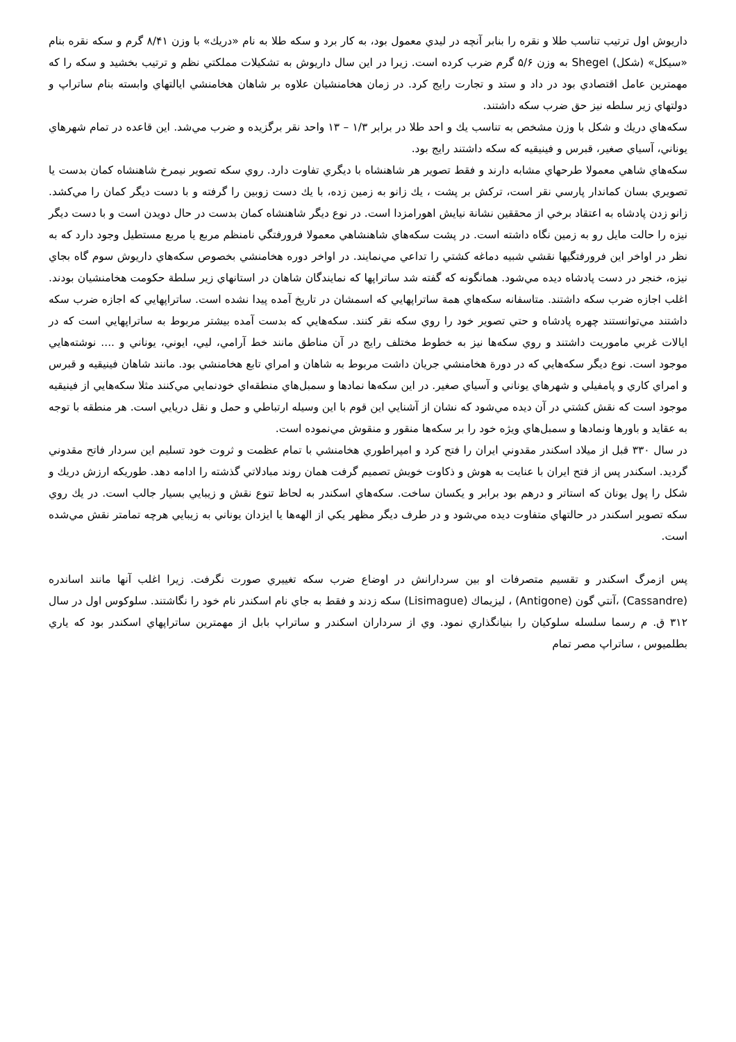داريوش اول ترتيب تناسب طلا و نقره را بنابر آنچه در ليدي معمول بود، به كار برد و سكه طلا به نام «دريك» با وزن ۸/۴۱ گرم و سكه نقره بنام «سيكل» (شكل) Shegel به وزن ۵/۶ گرم ضرب كرده است. زيرا در اين سال داريوش به تشكيلات مملكتي نظم و ترتيب بخشيد و سكه را كه مهمترين عامل اقتصادي بود در داد و ستد و تجارت رايج كرد. در زمان هخامنشيان علاوه بر شاهان هخامنشي ايالتهاي وابسته بنام ساتراپ و دولتهاي زير سلطه نيز حق ضرب سكه داشتند.
سكه‌هاي دريك و شكل با وزن مشخص به تناسب يك و احد طلا در برابر ۱/۳ – ۱۳ واحد نقر برگزيده و ضرب مي‌شد. اين قاعده در تمام شهرهاي يوناني، آسياي صغير، قبرس و فينيقيه كه سكه داشتند رايج بود.
سكه‌هاي شاهي معمولا طرحهاي مشابه دارند و فقط تصوير هر شاهنشاه با ديگري تفاوت دارد. روي سكه تصوير نيمرخ شاهنشاه كمان بدست يا تصويري بسان كماندار پارسي نقر است، تركش بر پشت ، يك زانو به زمين زده، با يك دست زوبين را گرفته و با دست ديگر كمان را مي‌كشد. زانو زدن پادشاه به اعتقاد برخي از محققين نشانة نيايش اهورامزدا است. در نوع ديگر شاهنشاه كمان بدست در حال دويدن است و با دست ديگر نيزه را حالت مايل رو به زمين نگاه داشته است. در پشت سكه‌هاي شاهنشاهي معمولا فرورفتگي نامنظم مربع يا مربع مستطيل وجود دارد كه به نظر در اواخر اين فرورفتگيها نقشي شبيه دماغه كشتي را تداعي مي‌نمايند. در اواخر دوره هخامنشي بخصوص سكه‌هاي داريوش سوم گاه بجاي نيزه، خنجر در دست پادشاه ديده مي‌شود. همانگونه كه گفته شد ساتراپها كه نمايندگان شاهان در استانهاي زير سلطة حكومت هخامنشيان بودند. اغلب اجازه ضرب سكه داشتند. متاسفانه سكه‌هاي همة ساتراپهايي كه اسمشان در تاريخ آمده پيدا نشده است. ساتراپهايي كه اجازه ضرب سكه داشتند مي‌توانستند چهره پادشاه و حتي تصوير خود را روي سكه نقر كنند. سكه‌هايي كه بدست آمده بيشتر مربوط به ساتراپهايي است كه در ايالات غربي ماموريت داشتند و روي سكه‌ها نيز به خطوط مختلف رايج در آن مناطق مانند خط آرامي، ليي، ايوني، يوناني و .... نوشته‌هايي موجود است. نوع ديگر سكه‌هايي كه در دورة هخامنشي جريان داشت مربوط به شاهان و امراي تابع هخامنشي بود. مانند شاهان فينيقيه و قبرس و امراي كاري و پامفيلي و شهرهاي يوناني و آسياي صغير. در اين سكه‌ها نمادها و سمبل‌هاي منطقه‌اي خودنمايي مي‌كنند مثلا سكه‌هايي از فينيقيه موجود است كه نقش كشتي در آن ديده مي‌شود كه نشان از آشنايي اين قوم با اين وسيله ارتباطي و حمل و نقل دريايي است. هر منطقه با توجه به عقايد و باورها ونمادها و سمبل‌هاي ويژه خود را بر سكه‌ها منقور و منقوش مي‌نموده است.
در سال ۳۳۰ قبل از ميلاد اسكندر مقدوني ايران را فتح كرد و امپراطوري هخامنشي با تمام عظمت و ثروت خود تسليم اين سردار فاتح مقدوني گرديد. اسكندر پس از فتح ايران با عنايت به هوش و ذكاوت خويش تصميم گرفت همان روند مبادلاتي گذشته را ادامه دهد. طوريكه ارزش دريك و شكل را پول يونان كه استاتر و درهم بود برابر و يكسان ساخت. سكه‌هاي اسكندر به لحاظ تنوع نقش و زيبايي بسيار جالب است. در يك روي سكه تصوير اسكندر در حالتهاي متفاوت ديده مي‌شود و در طرف ديگر مظهر يكي از الهه‌ها يا ايزدان يوناني به زيبايي هرچه تمامتر نقش مي‌شده است.
پس ازمرگ اسكندر و تقسيم متصرفات او بين سردارانش در اوضاع ضرب سكه تغييري صورت نگرفت. زيرا اغلب آنها مانند اساندره (Cassandre) ،آنتي گون (Antigone) ، ليزيماك (Lisimague) سكه زدند و فقط به جاي نام اسكندر نام خود را نگاشتند. سلوكوس اول در سال ۳۱۲ ق. م رسما سلسله سلوكيان را بنيانگذاري نمود. وي از سرداران اسكندر و ساتراپ بابل از مهمترين ساتراپهاي اسكندر بود كه ياري بطلميوس ، ساتراپ مصر تمام